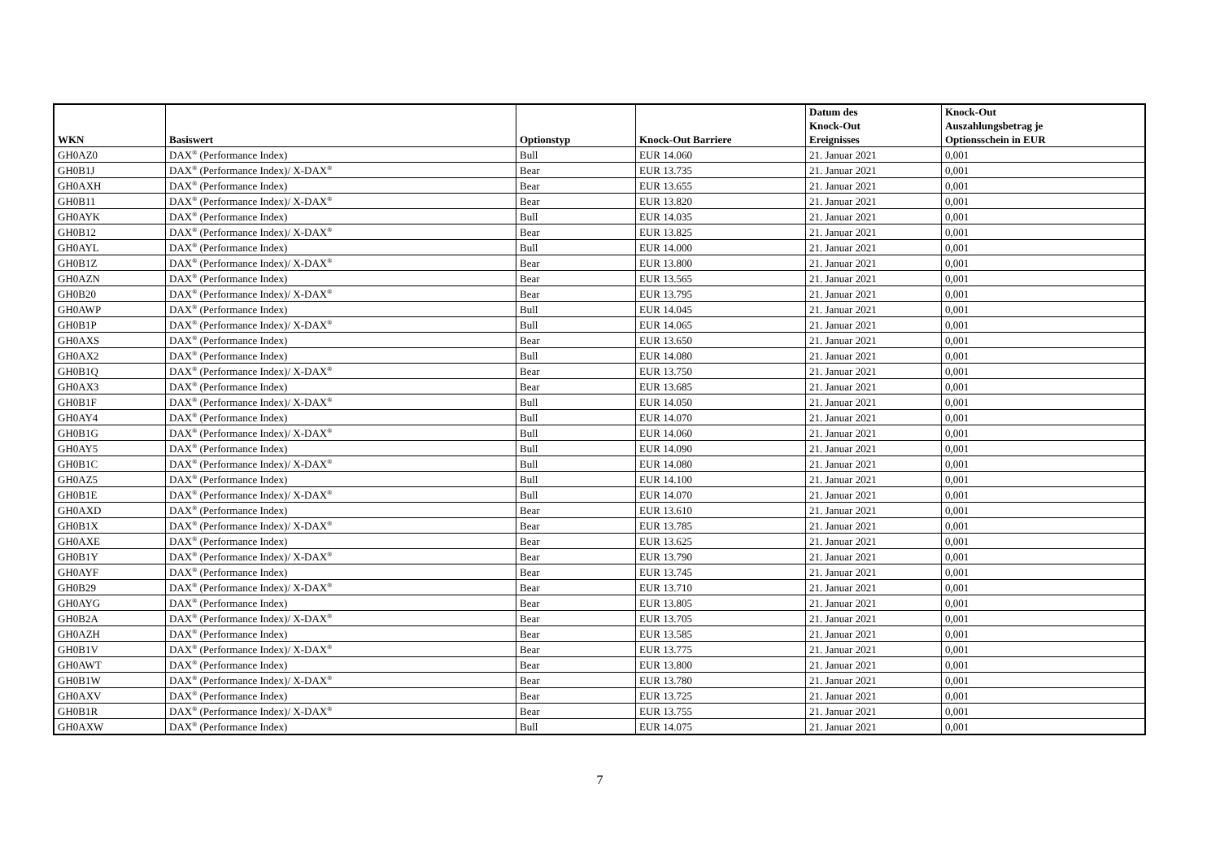| WKN | Basiswert | Optionstyp | Knock-Out Barriere | Datum des Knock-Out Ereignisses | Knock-Out Auszahlungsbetrag je Optionsschein in EUR |
| --- | --- | --- | --- | --- | --- |
| GH0AZ0 | DAX<sup>®</sup> (Performance Index) | Bull | EUR 14.060 | 21. Januar 2021 | 0,001 |
| GH0B1J | DAX<sup>®</sup> (Performance Index)/ X-DAX<sup>®</sup> | Bear | EUR 13.735 | 21. Januar 2021 | 0,001 |
| GH0AXH | DAX<sup>®</sup> (Performance Index) | Bear | EUR 13.655 | 21. Januar 2021 | 0,001 |
| GH0B11 | DAX<sup>®</sup> (Performance Index)/ X-DAX<sup>®</sup> | Bear | EUR 13.820 | 21. Januar 2021 | 0,001 |
| GH0AYK | DAX<sup>®</sup> (Performance Index) | Bull | EUR 14.035 | 21. Januar 2021 | 0,001 |
| GH0B12 | DAX<sup>®</sup> (Performance Index)/ X-DAX<sup>®</sup> | Bear | EUR 13.825 | 21. Januar 2021 | 0,001 |
| GH0AYL | DAX<sup>®</sup> (Performance Index) | Bull | EUR 14.000 | 21. Januar 2021 | 0,001 |
| GH0B1Z | DAX<sup>®</sup> (Performance Index)/ X-DAX<sup>®</sup> | Bear | EUR 13.800 | 21. Januar 2021 | 0,001 |
| GH0AZN | DAX<sup>®</sup> (Performance Index) | Bear | EUR 13.565 | 21. Januar 2021 | 0,001 |
| GH0B20 | DAX<sup>®</sup> (Performance Index)/ X-DAX<sup>®</sup> | Bear | EUR 13.795 | 21. Januar 2021 | 0,001 |
| GH0AWP | DAX<sup>®</sup> (Performance Index) | Bull | EUR 14.045 | 21. Januar 2021 | 0,001 |
| GH0B1P | DAX<sup>®</sup> (Performance Index)/ X-DAX<sup>®</sup> | Bull | EUR 14.065 | 21. Januar 2021 | 0,001 |
| GH0AXS | DAX<sup>®</sup> (Performance Index) | Bear | EUR 13.650 | 21. Januar 2021 | 0,001 |
| GH0AX2 | DAX<sup>®</sup> (Performance Index) | Bull | EUR 14.080 | 21. Januar 2021 | 0,001 |
| GH0B1Q | DAX<sup>®</sup> (Performance Index)/ X-DAX<sup>®</sup> | Bear | EUR 13.750 | 21. Januar 2021 | 0,001 |
| GH0AX3 | DAX<sup>®</sup> (Performance Index) | Bear | EUR 13.685 | 21. Januar 2021 | 0,001 |
| GH0B1F | DAX<sup>®</sup> (Performance Index)/ X-DAX<sup>®</sup> | Bull | EUR 14.050 | 21. Januar 2021 | 0,001 |
| GH0AY4 | DAX<sup>®</sup> (Performance Index) | Bull | EUR 14.070 | 21. Januar 2021 | 0,001 |
| GH0B1G | DAX<sup>®</sup> (Performance Index)/ X-DAX<sup>®</sup> | Bull | EUR 14.060 | 21. Januar 2021 | 0,001 |
| GH0AY5 | DAX<sup>®</sup> (Performance Index) | Bull | EUR 14.090 | 21. Januar 2021 | 0,001 |
| GH0B1C | DAX<sup>®</sup> (Performance Index)/ X-DAX<sup>®</sup> | Bull | EUR 14.080 | 21. Januar 2021 | 0,001 |
| GH0AZ5 | DAX<sup>®</sup> (Performance Index) | Bull | EUR 14.100 | 21. Januar 2021 | 0,001 |
| GH0B1E | DAX<sup>®</sup> (Performance Index)/ X-DAX<sup>®</sup> | Bull | EUR 14.070 | 21. Januar 2021 | 0,001 |
| GH0AXD | DAX<sup>®</sup> (Performance Index) | Bear | EUR 13.610 | 21. Januar 2021 | 0,001 |
| GH0B1X | DAX<sup>®</sup> (Performance Index)/ X-DAX<sup>®</sup> | Bear | EUR 13.785 | 21. Januar 2021 | 0,001 |
| GH0AXE | DAX<sup>®</sup> (Performance Index) | Bear | EUR 13.625 | 21. Januar 2021 | 0,001 |
| GH0B1Y | DAX<sup>®</sup> (Performance Index)/ X-DAX<sup>®</sup> | Bear | EUR 13.790 | 21. Januar 2021 | 0,001 |
| GH0AYF | DAX<sup>®</sup> (Performance Index) | Bear | EUR 13.745 | 21. Januar 2021 | 0,001 |
| GH0B29 | DAX<sup>®</sup> (Performance Index)/ X-DAX<sup>®</sup> | Bear | EUR 13.710 | 21. Januar 2021 | 0,001 |
| GH0AYG | DAX<sup>®</sup> (Performance Index) | Bear | EUR 13.805 | 21. Januar 2021 | 0,001 |
| GH0B2A | DAX<sup>®</sup> (Performance Index)/ X-DAX<sup>®</sup> | Bear | EUR 13.705 | 21. Januar 2021 | 0,001 |
| GH0AZH | DAX<sup>®</sup> (Performance Index) | Bear | EUR 13.585 | 21. Januar 2021 | 0,001 |
| GH0B1V | DAX<sup>®</sup> (Performance Index)/ X-DAX<sup>®</sup> | Bear | EUR 13.775 | 21. Januar 2021 | 0,001 |
| GH0AWT | DAX<sup>®</sup> (Performance Index) | Bear | EUR 13.800 | 21. Januar 2021 | 0,001 |
| GH0B1W | DAX<sup>®</sup> (Performance Index)/ X-DAX<sup>®</sup> | Bear | EUR 13.780 | 21. Januar 2021 | 0,001 |
| GH0AXV | DAX<sup>®</sup> (Performance Index) | Bear | EUR 13.725 | 21. Januar 2021 | 0,001 |
| GH0B1R | DAX<sup>®</sup> (Performance Index)/ X-DAX<sup>®</sup> | Bear | EUR 13.755 | 21. Januar 2021 | 0,001 |
| GH0AXW | DAX<sup>®</sup> (Performance Index) | Bull | EUR 14.075 | 21. Januar 2021 | 0,001 |
7